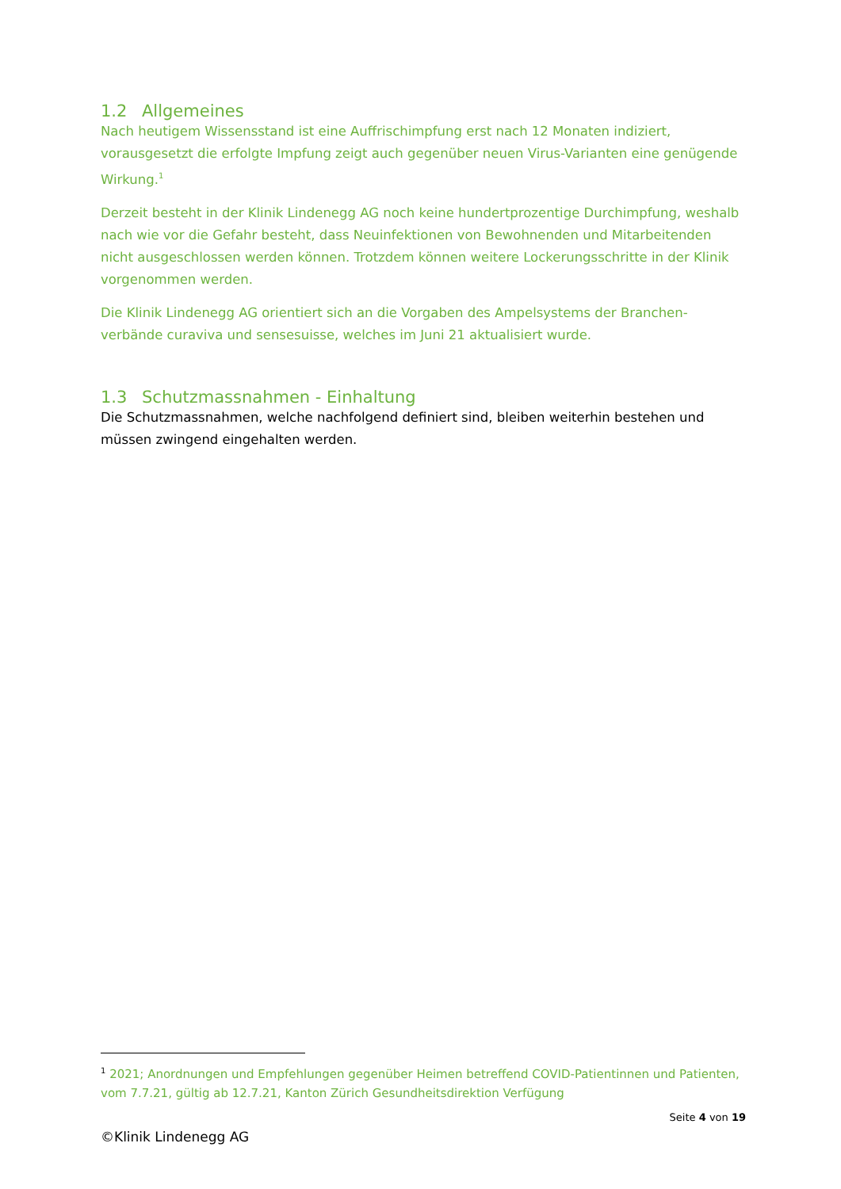1.2 Allgemeines
Nach heutigem Wissensstand ist eine Auffrischimpfung erst nach 12 Monaten indiziert, vorausgesetzt die erfolgte Impfung zeigt auch gegenüber neuen Virus-Varianten eine genügende Wirkung.<sup>1</sup>
Derzeit besteht in der Klinik Lindenegg AG noch keine hundertprozentige Durchimpfung, weshalb nach wie vor die Gefahr besteht, dass Neuinfektionen von Bewohnenden und Mitarbeitenden nicht ausgeschlossen werden können. Trotzdem können weitere Lockerungsschritte in der Klinik vorgenommen werden.
Die Klinik Lindenegg AG orientiert sich an die Vorgaben des Ampelsystems der Branchen-verbände curaviva und sensesuisse, welches im Juni 21 aktualisiert wurde.
1.3 Schutzmassnahmen - Einhaltung
Die Schutzmassnahmen, welche nachfolgend definiert sind, bleiben weiterhin bestehen und müssen zwingend eingehalten werden.
<sup>1</sup> 2021; Anordnungen und Empfehlungen gegenüber Heimen betreffend COVID-Patientinnen und Patienten, vom 7.7.21, gültig ab 12.7.21, Kanton Zürich Gesundheitsdirektion Verfügung
Seite 4 von 19
©Klinik Lindenegg AG